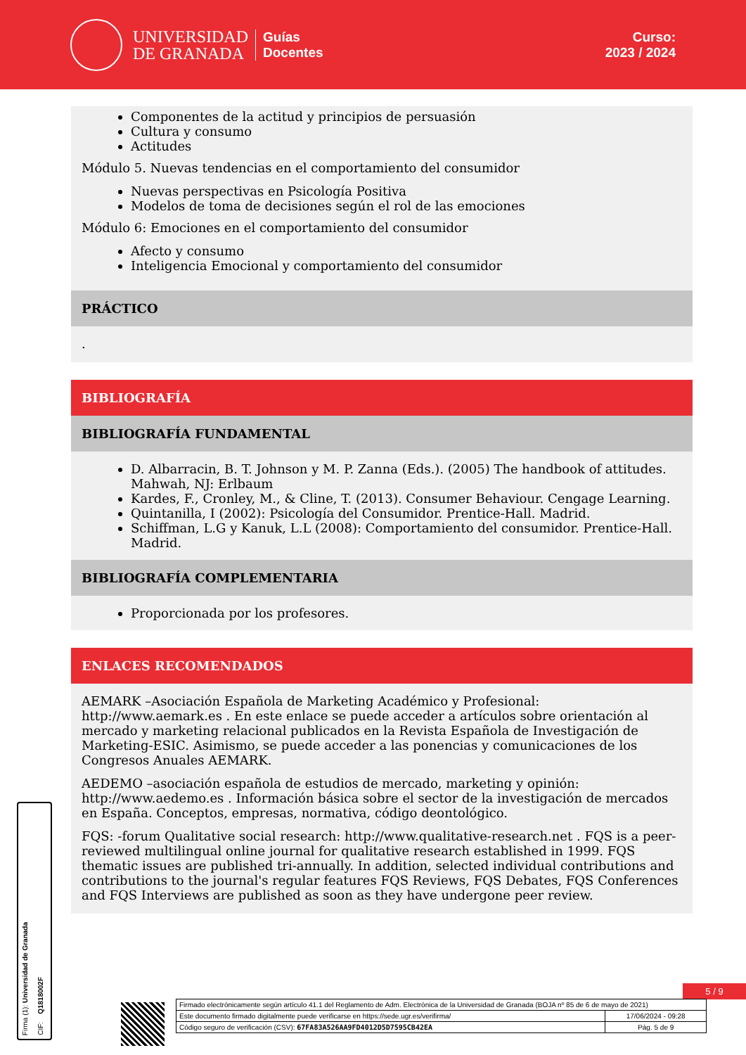UNIVERSIDAD
DE GRANADA
Guías
Docentes
Curso:
2023 / 2024
Componentes de la actitud y principios de persuasión
Cultura y consumo
Actitudes
Módulo 5. Nuevas tendencias en el comportamiento del consumidor
Nuevas perspectivas en Psicología Positiva
Modelos de toma de decisiones según el rol de las emociones
Módulo 6: Emociones en el comportamiento del consumidor
Afecto y consumo
Inteligencia Emocional y comportamiento del consumidor
PRÁCTICO
.
BIBLIOGRAFÍA
BIBLIOGRAFÍA FUNDAMENTAL
D. Albarracin, B. T. Johnson y M. P. Zanna (Eds.). (2005) The handbook of attitudes. Mahwah, NJ: Erlbaum
Kardes, F., Cronley, M., & Cline, T. (2013). Consumer Behaviour. Cengage Learning.
Quintanilla, I (2002): Psicología del Consumidor. Prentice-Hall. Madrid.
Schiffman, L.G y Kanuk, L.L (2008): Comportamiento del consumidor. Prentice-Hall. Madrid.
BIBLIOGRAFÍA COMPLEMENTARIA
Proporcionada por los profesores.
ENLACES RECOMENDADOS
AEMARK –Asociación Española de Marketing Académico y Profesional: http://www.aemark.es . En este enlace se puede acceder a artículos sobre orientación al mercado y marketing relacional publicados en la Revista Española de Investigación de Marketing-ESIC. Asimismo, se puede acceder a las ponencias y comunicaciones de los Congresos Anuales AEMARK.
AEDEMO –asociación española de estudios de mercado, marketing y opinión: http://www.aedemo.es . Información básica sobre el sector de la investigación de mercados en España. Conceptos, empresas, normativa, código deontológico.
FQS: -forum Qualitative social research: http://www.qualitative-research.net . FQS is a peer-reviewed multilingual online journal for qualitative research established in 1999. FQS thematic issues are published tri-annually. In addition, selected individual contributions and contributions to the journal's regular features FQS Reviews, FQS Debates, FQS Conferences and FQS Interviews are published as soon as they have undergone peer review.
5 / 9
Firma (1): Universidad de Granada
CIF: Q1818002F
| Firmado electrónicamente según artículo 41.1 del Reglamento de Adm. Electrónica de la Universidad de Granada (BOJA nº 85 de 6 de mayo de 2021) | |
| Este documento firmado digitalmente puede verificarse en https://sede.ugr.es/verifirma/ | 17/06/2024 - 09:28 |
| Código seguro de verificación (CSV): 67FA83A526AA9FD4012D5D7595CB42EA | Pág. 5 de 9 |